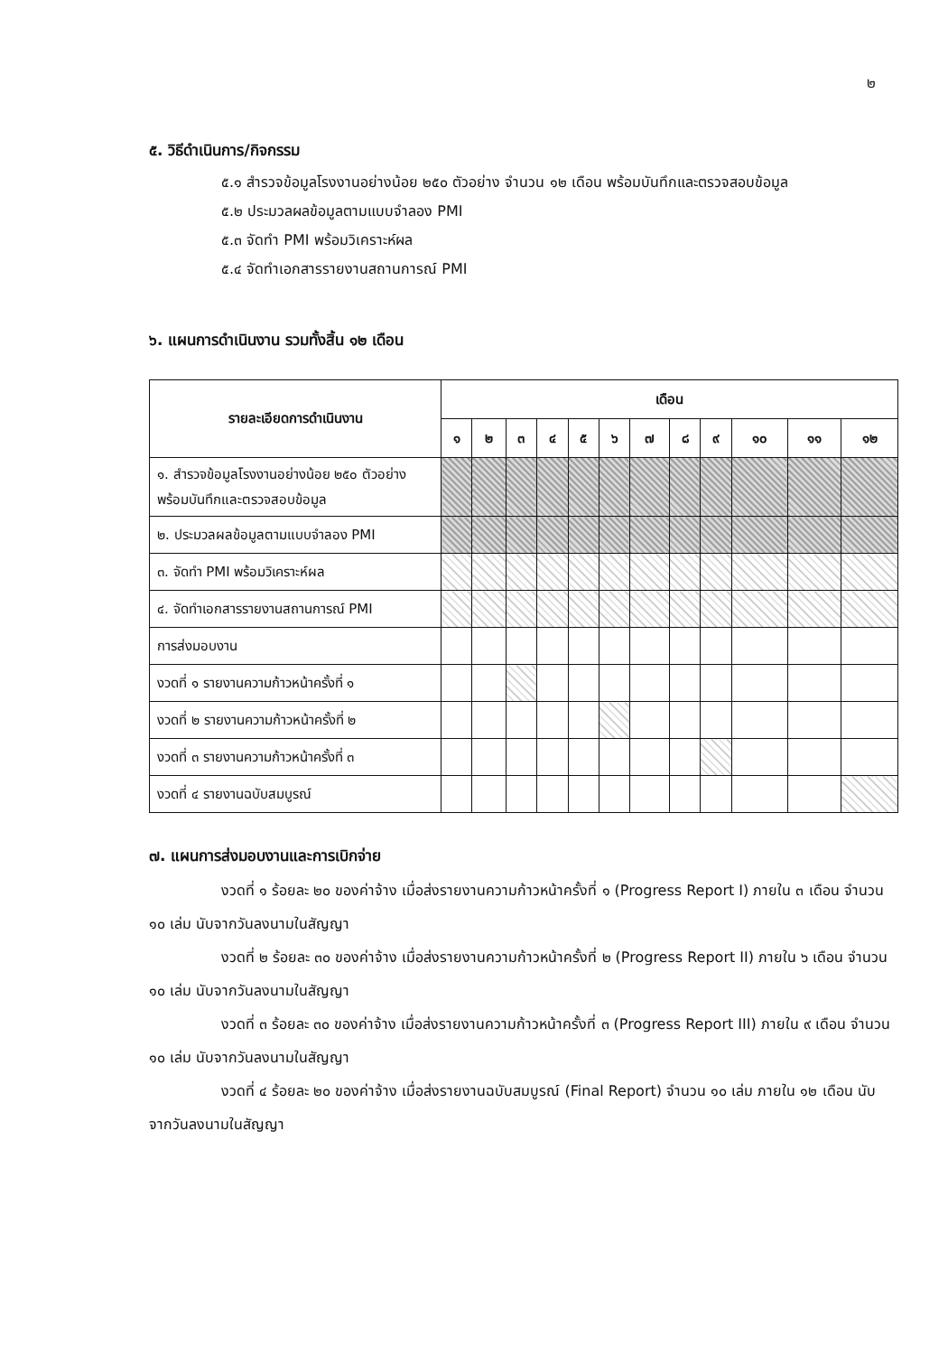๒
๕. วิธีดำเนินการ/กิจกรรม
๕.๑ สำรวจข้อมูลโรงงานอย่างน้อย ๒๕๐ ตัวอย่าง จำนวน ๑๒ เดือน พร้อมบันทึกและตรวจสอบข้อมูล
๕.๒ ประมวลผลข้อมูลตามแบบจำลอง PMI
๕.๓ จัดทำ PMI พร้อมวิเคราะห์ผล
๕.๔ จัดทำเอกสารรายงานสถานการณ์ PMI
๖. แผนการดำเนินงาน รวมทั้งสิ้น ๑๒ เดือน
| รายละเอียดการดำเนินงาน | เดือน | | | | | | | | | | | |
| --- | --- | --- | --- | --- | --- | --- | --- | --- | --- | --- | --- | --- |
| | ๑ | ๒ | ๓ | ๔ | ๕ | ๖ | ๗ | ๘ | ๙ | ๑๐ | ๑๑ | ๑๒ |
| ๑. สำรวจข้อมูลโรงงานอย่างน้อย ๒๕๐ ตัวอย่าง พร้อมบันทึกและตรวจสอบข้อมูล | | | | | | | | | | | | |
| ๒. ประมวลผลข้อมูลตามแบบจำลอง PMI | | | | | | | | | | | | |
| ๓. จัดทำ PMI พร้อมวิเคราะห์ผล | | | | | | | | | | | | |
| ๔. จัดทำเอกสารรายงานสถานการณ์ PMI | | | | | | | | | | | | |
| การส่งมอบงาน | | | | | | | | | | | | |
| งวดที่ ๑ รายงานความก้าวหน้าครั้งที่ ๑ | | | | | | | | | | | | |
| งวดที่ ๒ รายงานความก้าวหน้าครั้งที่ ๒ | | | | | | | | | | | | |
| งวดที่ ๓ รายงานความก้าวหน้าครั้งที่ ๓ | | | | | | | | | | | | |
| งวดที่ ๔ รายงานฉบับสมบูรณ์ | | | | | | | | | | | | |
๗. แผนการส่งมอบงานและการเบิกจ่าย
งวดที่ ๑ ร้อยละ ๒๐ ของค่าจ้าง เมื่อส่งรายงานความก้าวหน้าครั้งที่ ๑ (Progress Report I) ภายใน ๓ เดือน จำนวน ๑๐ เล่ม นับจากวันลงนามในสัญญา
งวดที่ ๒ ร้อยละ ๓๐ ของค่าจ้าง เมื่อส่งรายงานความก้าวหน้าครั้งที่ ๒ (Progress Report II) ภายใน ๖ เดือน จำนวน ๑๐ เล่ม นับจากวันลงนามในสัญญา
งวดที่ ๓ ร้อยละ ๓๐ ของค่าจ้าง เมื่อส่งรายงานความก้าวหน้าครั้งที่ ๓ (Progress Report III) ภายใน ๙ เดือน จำนวน ๑๐ เล่ม นับจากวันลงนามในสัญญา
งวดที่ ๔ ร้อยละ ๒๐ ของค่าจ้าง เมื่อส่งรายงานฉบับสมบูรณ์ (Final Report) จำนวน ๑๐ เล่ม ภายใน ๑๒ เดือน นับจากวันลงนามในสัญญา